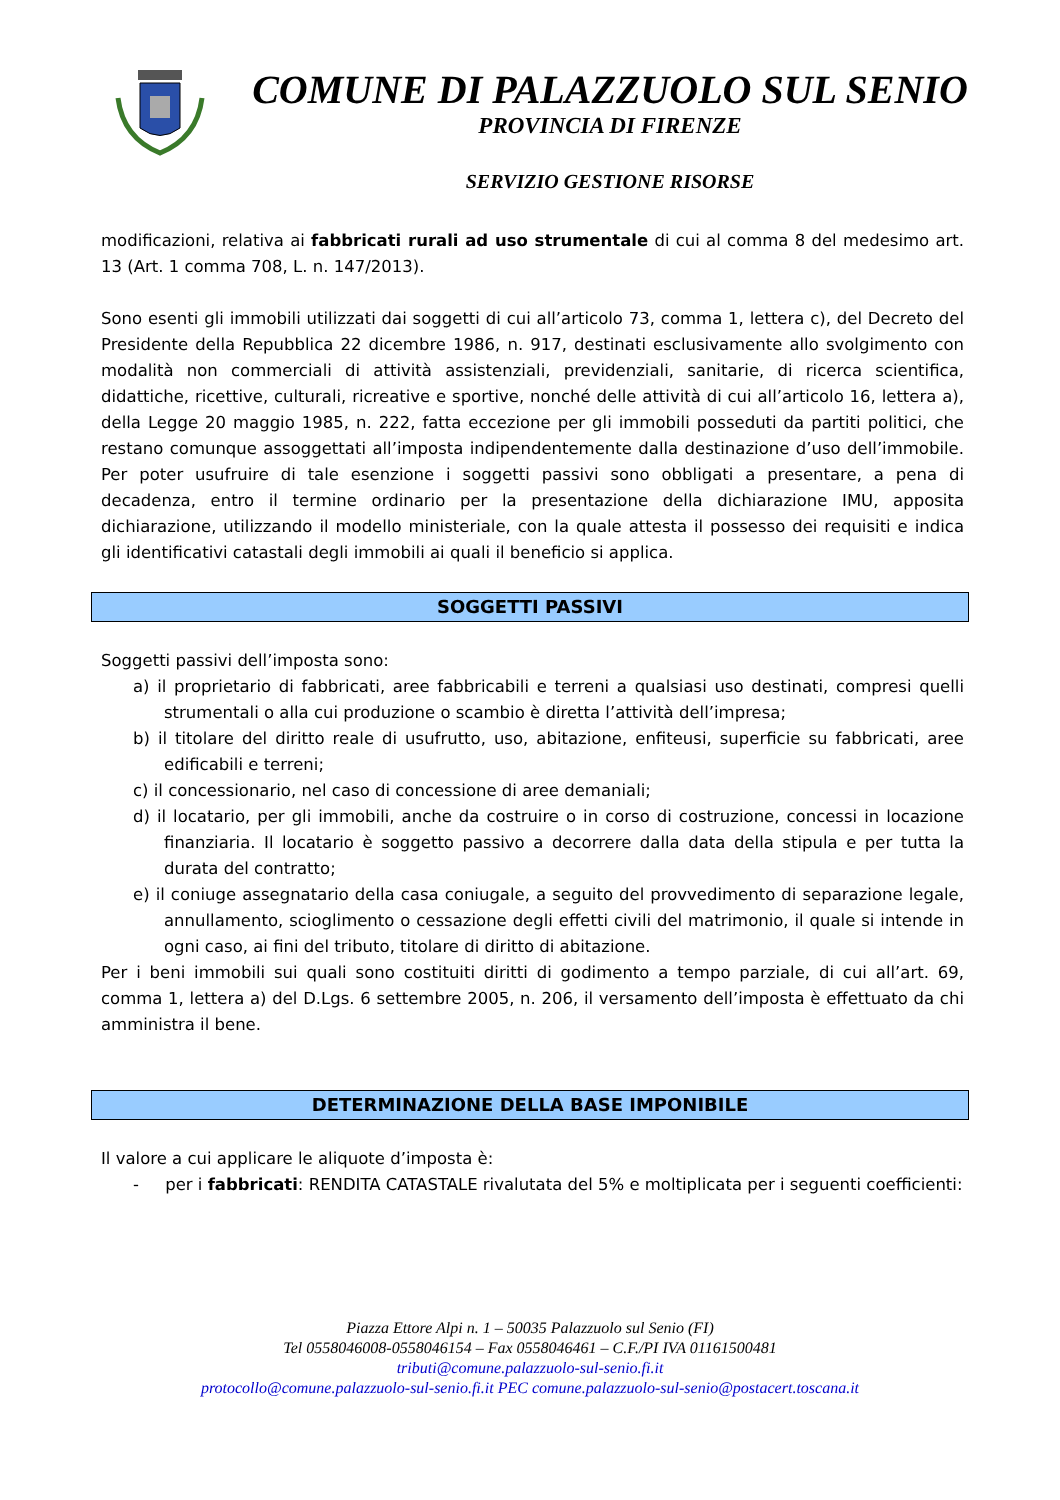COMUNE DI PALAZZUOLO SUL SENIO
PROVINCIA DI FIRENZE
SERVIZIO GESTIONE RISORSE
modificazioni, relativa ai fabbricati rurali ad uso strumentale di cui al comma 8 del medesimo art. 13 (Art. 1 comma 708, L. n. 147/2013).
Sono esenti gli immobili utilizzati dai soggetti di cui all’articolo 73, comma 1, lettera c), del Decreto del Presidente della Repubblica 22 dicembre 1986, n. 917, destinati esclusivamente allo svolgimento con modalità non commerciali di attività assistenziali, previdenziali, sanitarie, di ricerca scientifica, didattiche, ricettive, culturali, ricreative e sportive, nonché delle attività di cui all’articolo 16, lettera a), della Legge 20 maggio 1985, n. 222, fatta eccezione per gli immobili posseduti da partiti politici, che restano comunque assoggettati all’imposta indipendentemente dalla destinazione d’uso dell’immobile. Per poter usufruire di tale esenzione i soggetti passivi sono obbligati a presentare, a pena di decadenza, entro il termine ordinario per la presentazione della dichiarazione IMU, apposita dichiarazione, utilizzando il modello ministeriale, con la quale attesta il possesso dei requisiti e indica gli identificativi catastali degli immobili ai quali il beneficio si applica.
SOGGETTI PASSIVI
Soggetti passivi dell’imposta sono:
a) il proprietario di fabbricati, aree fabbricabili e terreni a qualsiasi uso destinati, compresi quelli strumentali o alla cui produzione o scambio è diretta l’attività dell’impresa;
b) il titolare del diritto reale di usufrutto, uso, abitazione, enfiteusi, superficie su fabbricati, aree edificabili e terreni;
c) il concessionario, nel caso di concessione di aree demaniali;
d) il locatario, per gli immobili, anche da costruire o in corso di costruzione, concessi in locazione finanziaria. Il locatario è soggetto passivo a decorrere dalla data della stipula e per tutta la durata del contratto;
e) il coniuge assegnatario della casa coniugale, a seguito del provvedimento di separazione legale, annullamento, scioglimento o cessazione degli effetti civili del matrimonio, il quale si intende in ogni caso, ai fini del tributo, titolare di diritto di abitazione.
Per i beni immobili sui quali sono costituiti diritti di godimento a tempo parziale, di cui all’art. 69, comma 1, lettera a) del D.Lgs. 6 settembre 2005, n. 206, il versamento dell’imposta è effettuato da chi amministra il bene.
DETERMINAZIONE DELLA BASE IMPONIBILE
Il valore a cui applicare le aliquote d’imposta è:
- per i fabbricati: RENDITA CATASTALE rivalutata del 5% e moltiplicata per i seguenti coefficienti:
Piazza Ettore Alpi n. 1 – 50035 Palazzuolo sul Senio (FI)
Tel 0558046008-0558046154 – Fax 0558046461 – C.F./PI IVA 01161500481
tributi@comune.palazzuolo-sul-senio.fi.it
protocollo@comune.palazzuolo-sul-senio.fi.it PEC comune.palazzuolo-sul-senio@postacert.toscana.it